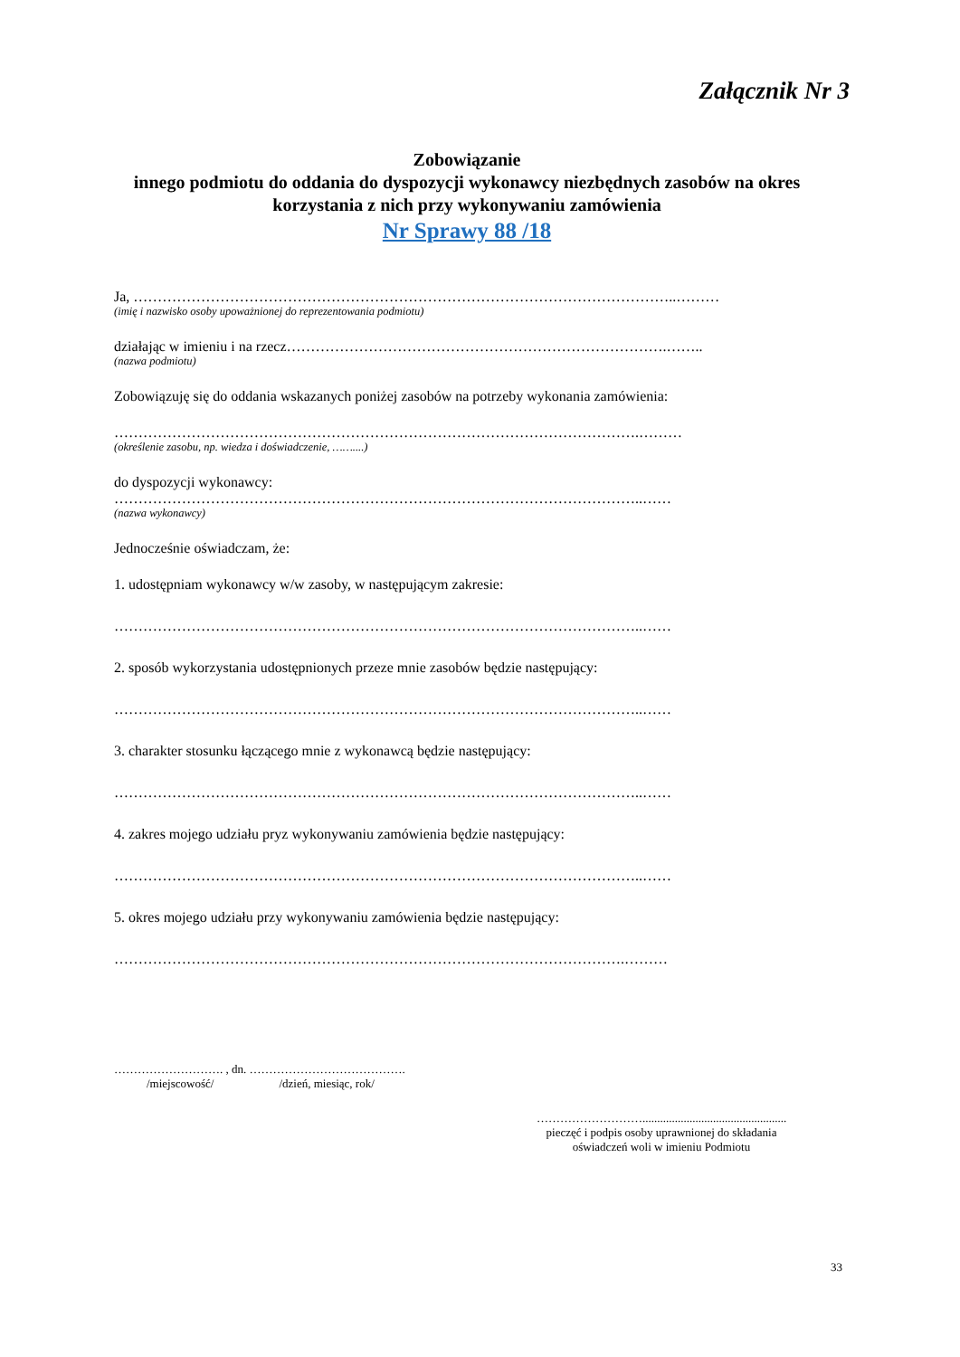Załącznik Nr 3
Zobowiązanie
innego podmiotu do oddania do dyspozycji wykonawcy niezbędnych zasobów na okres korzystania z nich przy wykonywaniu zamówienia
Nr Sprawy 88 /18
Ja, …………………………………………………………………………………………………..………
(imię i nazwisko osoby upoważnionej do reprezentowania podmiotu)
działając w imieniu i na rzecz…………………………………………………………………….……..
(nazwa podmiotu)
Zobowiązuję się do oddania wskazanych poniżej zasobów na potrzeby wykonania zamówienia:
……………………………………………………………………………………………….………
(określenie zasobu, np. wiedza i doświadczenie, ……....)
do dyspozycji wykonawcy:
………………………………………………………………………………………………..……
(nazwa wykonawcy)
Jednocześnie oświadczam, że:
1. udostępniam wykonawcy w/w zasoby, w następującym zakresie:
………………………………………………………………………………………………..……
2. sposób wykorzystania udostępnionych przeze mnie zasobów będzie następujący:
………………………………………………………………………………………………..……
3. charakter stosunku łączącego mnie z wykonawcą będzie następujący:
………………………………………………………………………………………………..……
4. zakres mojego udziału pryz wykonywaniu zamówienia będzie następujący:
………………………………………………………………………………………………..……
5. okres mojego udziału przy wykonywaniu zamówienia będzie następujący:
…………………………………………………………………………………………….………
………………………. , dn. ………………………………….
/miejscowość/ /dzień, miesiąc, rok/
……………………….................................................
pieczęć i podpis osoby uprawnionej do składania
oświadczeń woli w imieniu Podmiotu
33